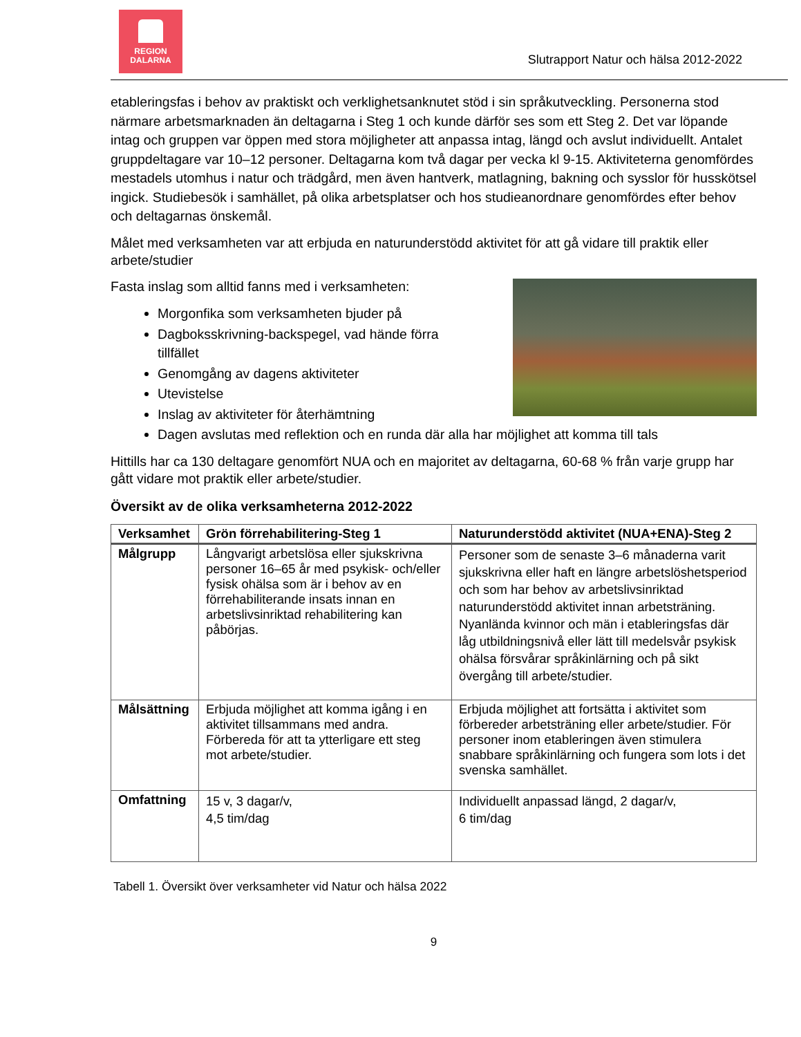REGION
DALARNA
Slutrapport Natur och hälsa 2012-2022
etableringsfas i behov av praktiskt och verklighetsanknutet stöd i sin språkutveckling. Personerna stod närmare arbetsmarknaden än deltagarna i Steg 1 och kunde därför ses som ett Steg 2. Det var löpande intag och gruppen var öppen med stora möjligheter att anpassa intag, längd och avslut individuellt. Antalet gruppdeltagare var 10–12 personer. Deltagarna kom två dagar per vecka kl 9-15. Aktiviteterna genomfördes mestadels utomhus i natur och trädgård, men även hantverk, matlagning, bakning och sysslor för husskötsel ingick. Studiebesök i samhället, på olika arbetsplatser och hos studieanordnare genomfördes efter behov och deltagarnas önskemål.
Målet med verksamheten var att erbjuda en naturunderstödd aktivitet för att gå vidare till praktik eller arbete/studier
Fasta inslag som alltid fanns med i verksamheten:
Morgonfika som verksamheten bjuder på
Dagboksskrivning-backspegel, vad hände förra
tillfället
Genomgång av dagens aktiviteter
Utevistelse
Inslag av aktiviteter för återhämtning
Dagen avslutas med reflektion och en runda där alla har möjlighet att komma till tals
Hittills har ca 130 deltagare genomfört NUA och en majoritet av deltagarna, 60-68 % från varje grupp har gått vidare mot praktik eller arbete/studier.
Översikt av de olika verksamheterna 2012-2022
| Verksamhet | Grön förrehabilitering-Steg 1 | Naturunderstödd aktivitet (NUA+ENA)-Steg 2 |
| --- | --- | --- |
| Målgrupp | Långvarigt arbetslösa eller sjukskrivna personer 16–65 år med psykisk- och/eller fysisk ohälsa som är i behov av en förrehabiliterande insats innan en arbetslivsinriktad rehabilitering kan påbörjas. | Personer som de senaste 3–6 månaderna varit sjukskrivna eller haft en längre arbetslöshetsperiod och som har behov av arbetslivsinriktad naturunderstödd aktivitet innan arbetsträning. Nyanlända kvinnor och män i etableringsfas där låg utbildningsnivå eller lätt till medelsvår psykisk ohälsa försvårar språkinlärning och på sikt övergång till arbete/studier. |
| Målsättning | Erbjuda möjlighet att komma igång i en aktivitet tillsammans med andra. Förbereda för att ta ytterligare ett steg mot arbete/studier. | Erbjuda möjlighet att fortsätta i aktivitet som förbereder arbetsträning eller arbete/studier. För personer inom etableringen även stimulera snabbare språkinlärning och fungera som lots i det svenska samhället. |
| Omfattning | 15 v, 3 dagar/v, 4,5 tim/dag | Individuellt anpassad längd, 2 dagar/v, 6 tim/dag |
Tabell 1. Översikt över verksamheter vid Natur och hälsa 2022
9